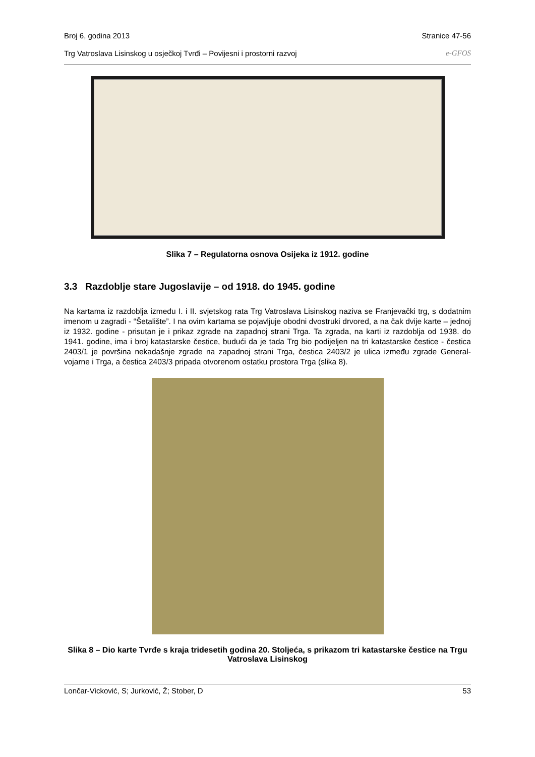Broj 6, godina 2013 Stranice 47-56
Trg Vatroslava Lisinskog u osječkoj Tvrđi – Povijesni i prostorni razvoj e-GFOS
Slika 7 – Regulatorna osnova Osijeka iz 1912. godine
3.3 Razdoblje stare Jugoslavije – od 1918. do 1945. godine
Na kartama iz razdoblja između I. i II. svjetskog rata Trg Vatroslava Lisinskog naziva se Franjevački trg, s dodatnim imenom u zagradi - “Šetalište”. I na ovim kartama se pojavljuje obodni dvostruki drvored, a na čak dvije karte – jednoj iz 1932. godine - prisutan je i prikaz zgrade na zapadnoj strani Trga. Ta zgrada, na karti iz razdoblja od 1938. do 1941. godine, ima i broj katastarske čestice, budući da je tada Trg bio podijeljen na tri katastarske čestice - čestica 2403/1 je površina nekadašnje zgrade na zapadnoj strani Trga, čestica 2403/2 je ulica između zgrade General-vojarne i Trga, a čestica 2403/3 pripada otvorenom ostatku prostora Trga (slika 8).
Slika 8 – Dio karte Tvrđe s kraja tridesetih godina 20. Stoljeća, s prikazom tri katastarske čestice na Trgu Vatroslava Lisinskog
Lončar-Vicković, S; Jurković, Ž; Stober, D 53